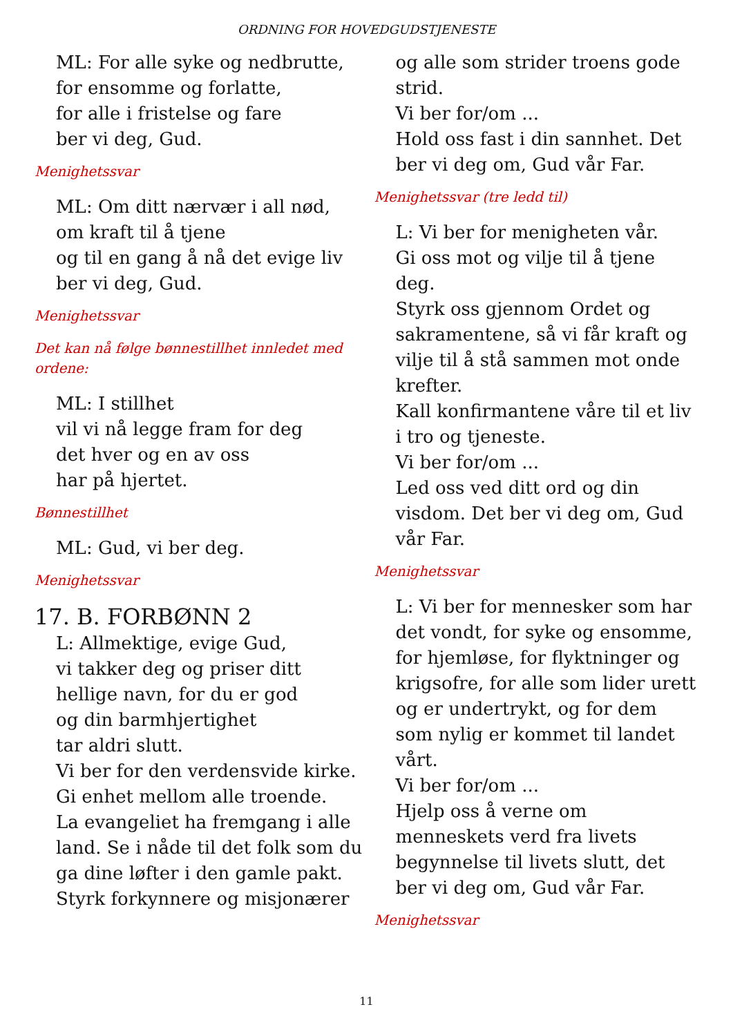ORDNING FOR HOVEDGUDSTJENESTE
ML: For alle syke og nedbrutte,
for ensomme og forlatte,
for alle i fristelse og fare
ber vi deg, Gud.
Menighetssvar
ML: Om ditt nærvær i all nød,
om kraft til å tjene
og til en gang å nå det evige liv
ber vi deg, Gud.
Menighetssvar
Det kan nå følge bønnestillhet innledet med ordene:
ML: I stillhet
vil vi nå legge fram for deg
det hver og en av oss
har på hjertet.
Bønnestillhet
ML: Gud, vi ber deg.
Menighetssvar
17. B. FORBØNN 2
L: Allmektige, evige Gud,
vi takker deg og priser ditt hellige navn, for du er god
og din barmhjertighet
tar aldri slutt.
Vi ber for den verdensvide kirke.
Gi enhet mellom alle troende.
La evangeliet ha fremgang i alle land. Se i nåde til det folk som du ga dine løfter i den gamle pakt.
Styrk forkynnere og misjonærer
og alle som strider troens gode strid.
Vi ber for/om ...
Hold oss fast i din sannhet. Det ber vi deg om, Gud vår Far.
Menighetssvar (tre ledd til)
L: Vi ber for menigheten vår.
Gi oss mot og vilje til å tjene deg.
Styrk oss gjennom Ordet og sakramentene, så vi får kraft og vilje til å stå sammen mot onde krefter.
Kall konfirmantene våre til et liv i tro og tjeneste.
Vi ber for/om ...
Led oss ved ditt ord og din visdom. Det ber vi deg om, Gud vår Far.
Menighetssvar
L: Vi ber for mennesker som har det vondt, for syke og ensomme, for hjemløse, for flyktninger og krigsofre, for alle som lider urett og er undertrykt, og for dem som nylig er kommet til landet vårt.
Vi ber for/om ...
Hjelp oss å verne om menneskets verd fra livets begynnelse til livets slutt, det ber vi deg om, Gud vår Far.
Menighetssvar
11